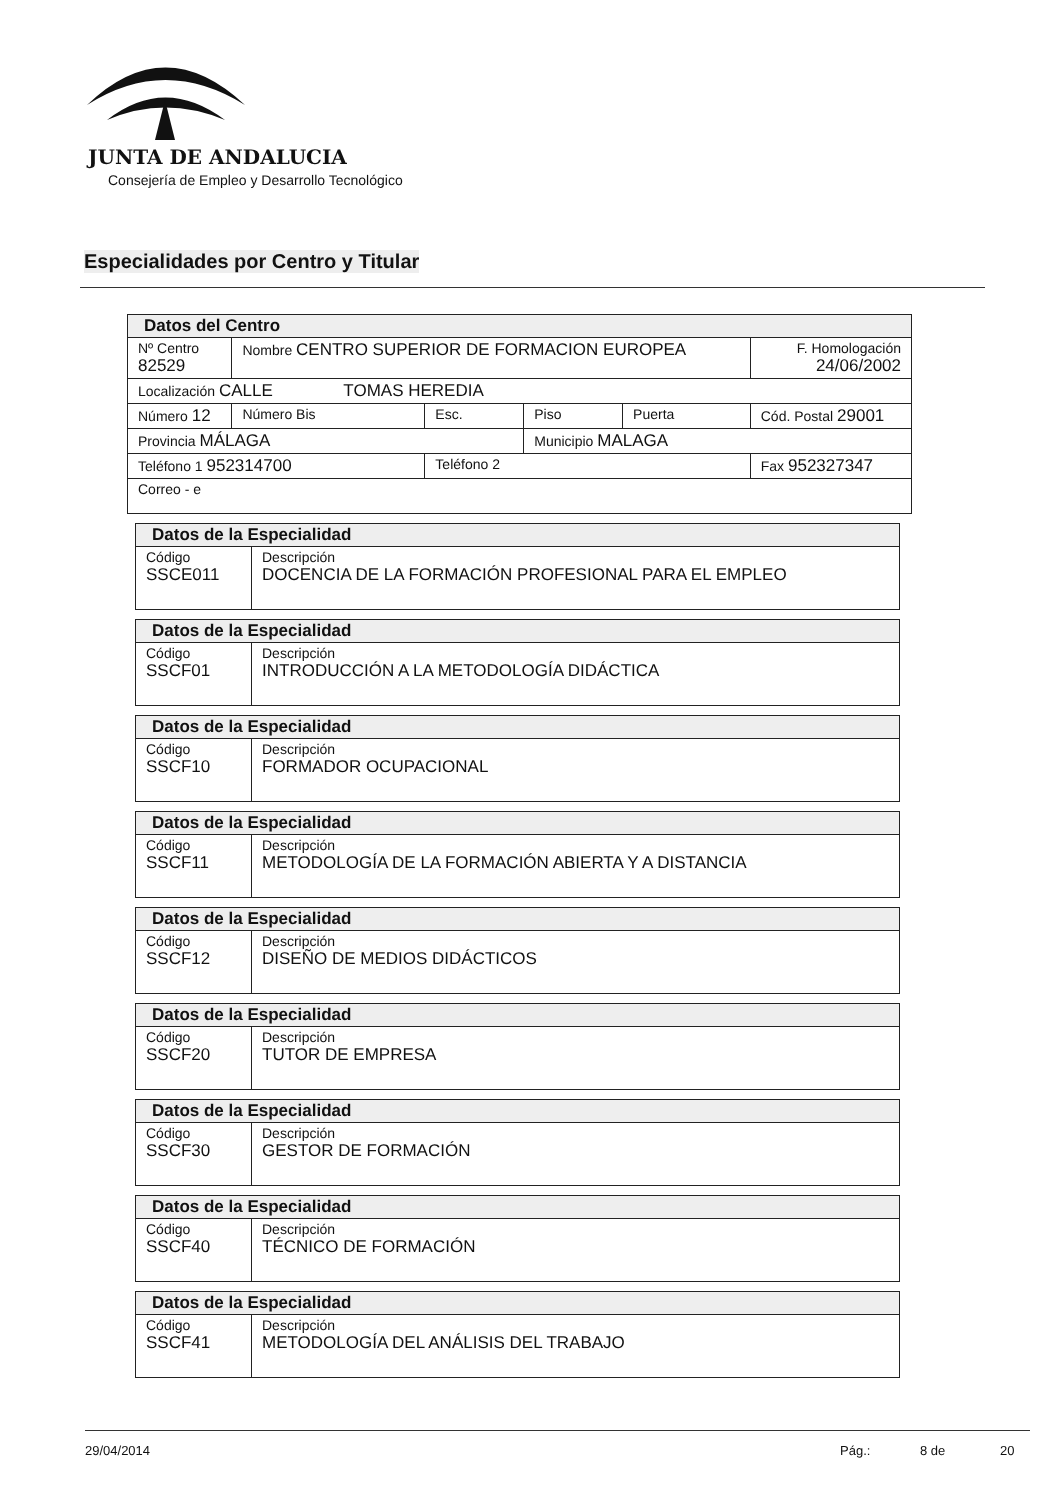JUNTA DE ANDALUCIA
Consejería de Empleo y Desarrollo Tecnológico
Especialidades por Centro y Titular
| Datos del Centro | | | | | |
| --- | --- | --- | --- | --- | --- |
| Nº Centro 82529 | Nombre CENTRO SUPERIOR DE FORMACION EUROPEA | | | | F. Homologación 24/06/2002 |
| Localización CALLE TOMAS HEREDIA | | | | | |
| Número 12 | Número Bis | Esc. | Piso | Puerta | Cód. Postal 29001 |
| Provincia MÁLAGA | | | Municipio MALAGA | | |
| Teléfono 1 952314700 | | Teléfono 2 | | | Fax 952327347 |
| Correo - e | | | | | |
| Datos de la Especialidad | |
| --- | --- |
| Código SSCE011 | Descripción DOCENCIA DE LA FORMACIÓN PROFESIONAL PARA EL EMPLEO |
| Datos de la Especialidad | |
| --- | --- |
| Código SSCF01 | Descripción INTRODUCCIÓN A LA METODOLOGÍA DIDÁCTICA |
| Datos de la Especialidad | |
| --- | --- |
| Código SSCF10 | Descripción FORMADOR OCUPACIONAL |
| Datos de la Especialidad | |
| --- | --- |
| Código SSCF11 | Descripción METODOLOGÍA DE LA FORMACIÓN ABIERTA Y A DISTANCIA |
| Datos de la Especialidad | |
| --- | --- |
| Código SSCF12 | Descripción DISEÑO DE MEDIOS DIDÁCTICOS |
| Datos de la Especialidad | |
| --- | --- |
| Código SSCF20 | Descripción TUTOR DE EMPRESA |
| Datos de la Especialidad | |
| --- | --- |
| Código SSCF30 | Descripción GESTOR DE FORMACIÓN |
| Datos de la Especialidad | |
| --- | --- |
| Código SSCF40 | Descripción TÉCNICO DE FORMACIÓN |
| Datos de la Especialidad | |
| --- | --- |
| Código SSCF41 | Descripción METODOLOGÍA DEL ANÁLISIS DEL TRABAJO |
29/04/2014 Pág.: 8 de 20